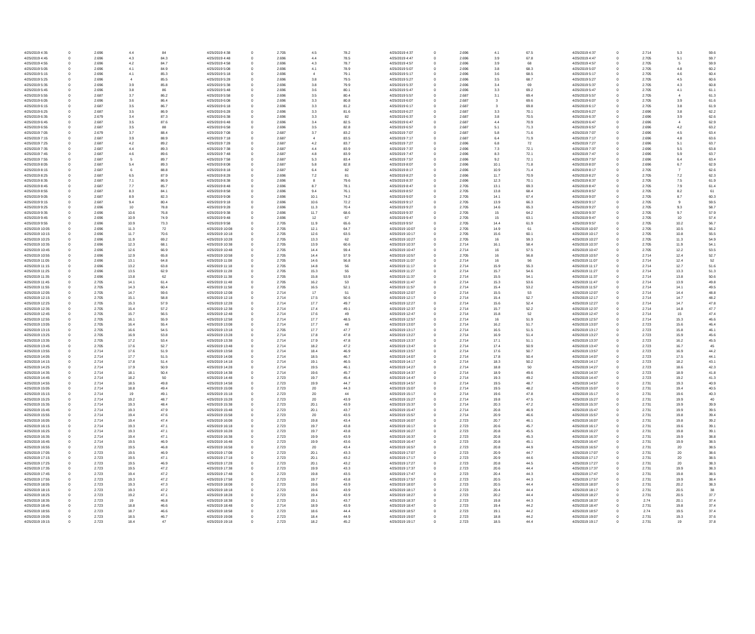| 4/25/2019 4:35 | 0 | 2.696 | 4.4 | 84 | 4/25/2019 4:38 | 0 | 2.705 | 4.5 | 78.2 | 4/25/2019 4:37 | 0 | 2.696 | 4.1 | 67.5 | 4/25/2019 4:37 | 0 | 2.714 | 5.3 | 59.6 |
| 4/25/2019 4:45 | 0 | 2.696 | 4.3 | 84.3 | 4/25/2019 4:48 | 0 | 2.696 | 4.4 | 78.5 | 4/25/2019 4:47 | 0 | 2.696 | 3.9 | 67.8 | 4/25/2019 4:47 | 0 | 2.705 | 5.1 | 59.7 |
| 4/25/2019 4:55 | 0 | 2.696 | 4.2 | 84.7 | 4/25/2019 4:58 | 0 | 2.696 | 4.3 | 78.7 | 4/25/2019 4:57 | 0 | 2.696 | 3.9 | 68 | 4/25/2019 4:57 | 0 | 2.705 | 5 | 59.9 |
| 4/25/2019 5:05 | 0 | 2.696 | 4.1 | 84.9 | 4/25/2019 5:08 | 0 | 2.696 | 4.1 | 78.9 | 4/25/2019 5:07 | 0 | 2.696 | 3.8 | 68.3 | 4/25/2019 5:07 | 0 | 2.705 | 4.8 | 60.2 |
| 4/25/2019 5:15 | 0 | 2.696 | 4.1 | 85.3 | 4/25/2019 5:18 | 0 | 2.696 | 4 | 79.1 | 4/25/2019 5:17 | 0 | 2.696 | 3.6 | 68.5 | 4/25/2019 5:17 | 0 | 2.705 | 4.6 | 60.4 |
| 4/25/2019 5:25 | 0 | 2.696 | 4 | 85.5 | 4/25/2019 5:28 | 0 | 2.696 | 3.8 | 79.5 | 4/25/2019 5:27 | 0 | 2.696 | 3.5 | 68.7 | 4/25/2019 5:27 | 0 | 2.705 | 4.5 | 60.6 |
| 4/25/2019 5:35 | 0 | 2.696 | 3.9 | 85.8 | 4/25/2019 5:38 | 0 | 2.696 | 3.8 | 79.9 | 4/25/2019 5:37 | 0 | 2.696 | 3.4 | 69 | 4/25/2019 5:37 | 0 | 2.705 | 4.3 | 60.8 |
| 4/25/2019 5:45 | 0 | 2.696 | 3.8 | 86 | 4/25/2019 5:48 | 0 | 2.696 | 3.6 | 80.1 | 4/25/2019 5:47 | 0 | 2.696 | 3.3 | 69.2 | 4/25/2019 5:47 | 0 | 2.705 | 4.1 | 61.1 |
| 4/25/2019 5:55 | 0 | 2.687 | 3.7 | 86.2 | 4/25/2019 5:58 | 0 | 2.696 | 3.5 | 80.4 | 4/25/2019 5:57 | 0 | 2.687 | 3.1 | 69.4 | 4/25/2019 5:57 | 0 | 2.705 | 4 | 61.3 |
| 4/25/2019 6:05 | 0 | 2.696 | 3.6 | 86.4 | 4/25/2019 6:08 | 0 | 2.696 | 3.3 | 80.8 | 4/25/2019 6:07 | 0 | 2.687 | 3 | 69.6 | 4/25/2019 6:07 | 0 | 2.705 | 3.9 | 61.6 |
| 4/25/2019 6:15 | 0 | 2.687 | 3.5 | 86.7 | 4/25/2019 6:18 | 0 | 2.696 | 3.3 | 81.2 | 4/25/2019 6:17 | 0 | 2.687 | 3 | 69.8 | 4/25/2019 6:17 | 0 | 2.705 | 3.8 | 61.9 |
| 4/25/2019 6:25 | 0 | 2.687 | 3.5 | 86.9 | 4/25/2019 6:28 | 0 | 2.696 | 3.3 | 81.6 | 4/25/2019 6:27 | 0 | 2.687 | 3.3 | 70.1 | 4/25/2019 6:27 | 0 | 2.696 | 3.8 | 62.2 |
| 4/25/2019 6:35 | 0 | 2.679 | 3.4 | 87.3 | 4/25/2019 6:38 | 0 | 2.696 | 3.3 | 82 | 4/25/2019 6:37 | 0 | 2.687 | 3.8 | 70.5 | 4/25/2019 6:37 | 0 | 2.696 | 3.9 | 62.6 |
| 4/25/2019 6:45 | 0 | 2.687 | 3.5 | 87.6 | 4/25/2019 6:48 | 0 | 2.696 | 3.4 | 82.5 | 4/25/2019 6:47 | 0 | 2.687 | 4.4 | 70.9 | 4/25/2019 6:47 | 0 | 2.696 | 4 | 62.9 |
| 4/25/2019 6:55 | 0 | 2.687 | 3.5 | 88 | 4/25/2019 6:58 | 0 | 2.696 | 3.5 | 82.8 | 4/25/2019 6:57 | 0 | 2.687 | 5.1 | 71.3 | 4/25/2019 6:57 | 0 | 2.696 | 4.2 | 63.2 |
| 4/25/2019 7:05 | 0 | 2.679 | 3.7 | 88.4 | 4/25/2019 7:08 | 0 | 2.687 | 3.7 | 83.2 | 4/25/2019 7:07 | 0 | 2.687 | 5.8 | 71.6 | 4/25/2019 7:07 | 0 | 2.696 | 4.5 | 63.4 |
| 4/25/2019 7:15 | 0 | 2.687 | 3.9 | 88.9 | 4/25/2019 7:18 | 0 | 2.687 | 4 | 83.5 | 4/25/2019 7:17 | 0 | 2.687 | 6.4 | 71.9 | 4/25/2019 7:17 | 0 | 2.696 | 4.8 | 63.6 |
| 4/25/2019 7:25 | 0 | 2.687 | 4.2 | 89.2 | 4/25/2019 7:28 | 0 | 2.687 | 4.2 | 83.7 | 4/25/2019 7:27 | 0 | 2.696 | 6.8 | 72 | 4/25/2019 7:27 | 0 | 2.696 | 5.1 | 63.7 |
| 4/25/2019 7:35 | 0 | 2.687 | 4.4 | 89.3 | 4/25/2019 7:38 | 0 | 2.687 | 4.4 | 83.9 | 4/25/2019 7:37 | 0 | 2.696 | 7.3 | 72.1 | 4/25/2019 7:37 | 0 | 2.696 | 5.5 | 63.8 |
| 4/25/2019 7:45 | 0 | 2.687 | 4.6 | 89.6 | 4/25/2019 7:48 | 0 | 2.687 | 4.8 | 83.9 | 4/25/2019 7:47 | 0 | 2.696 | 8.3 | 72.1 | 4/25/2019 7:47 | 0 | 2.696 | 5.9 | 63.7 |
| 4/25/2019 7:55 | 0 | 2.687 | 5 | 89.7 | 4/25/2019 7:58 | 0 | 2.687 | 5.3 | 83.4 | 4/25/2019 7:57 | 0 | 2.696 | 9.2 | 72.1 | 4/25/2019 7:57 | 0 | 2.696 | 6.4 | 63.4 |
| 4/25/2019 8:05 | 0 | 2.687 | 5.4 | 89.3 | 4/25/2019 8:08 | 0 | 2.687 | 5.8 | 82.8 | 4/25/2019 8:07 | 0 | 2.696 | 10.1 | 71.8 | 4/25/2019 8:07 | 0 | 2.696 | 6.7 | 62.9 |
| 4/25/2019 8:15 | 0 | 2.687 | 6 | 88.8 | 4/25/2019 8:18 | 0 | 2.687 | 6.4 | 82 | 4/25/2019 8:17 | 0 | 2.696 | 10.9 | 71.4 | 4/25/2019 8:17 | 0 | 2.705 | 7 | 62.6 |
| 4/25/2019 8:25 | 0 | 2.687 | 6.5 | 87.9 | 4/25/2019 8:28 | 0 | 2.696 | 7.2 | 81 | 4/25/2019 8:27 | 0 | 2.696 | 11.7 | 70.9 | 4/25/2019 8:27 | 0 | 2.705 | 7.2 | 62.3 |
| 4/25/2019 8:35 | 0 | 2.687 | 7.1 | 86.9 | 4/25/2019 8:38 | 0 | 2.696 | 8 | 79.6 | 4/25/2019 8:37 | 0 | 2.696 | 12.3 | 70.1 | 4/25/2019 8:37 | 0 | 2.705 | 7.5 | 61.9 |
| 4/25/2019 8:45 | 0 | 2.687 | 7.7 | 85.7 | 4/25/2019 8:48 | 0 | 2.696 | 8.7 | 78.1 | 4/25/2019 8:47 | 0 | 2.705 | 13.1 | 69.3 | 4/25/2019 8:47 | 0 | 2.705 | 7.9 | 61.4 |
| 4/25/2019 8:55 | 0 | 2.687 | 8.3 | 84.1 | 4/25/2019 8:58 | 0 | 2.696 | 9.4 | 76.1 | 4/25/2019 8:57 | 0 | 2.705 | 13.8 | 68.4 | 4/25/2019 8:57 | 0 | 2.705 | 8.2 | 61 |
| 4/25/2019 9:05 | 0 | 2.687 | 8.9 | 82.3 | 4/25/2019 9:08 | 0 | 2.696 | 10.1 | 74.2 | 4/25/2019 9:07 | 0 | 2.705 | 14.1 | 67.4 | 4/25/2019 9:07 | 0 | 2.705 | 8.7 | 60.3 |
| 4/25/2019 9:15 | 0 | 2.687 | 9.4 | 80.4 | 4/25/2019 9:18 | 0 | 2.696 | 10.6 | 72.2 | 4/25/2019 9:17 | 0 | 2.705 | 13.9 | 66.3 | 4/25/2019 9:17 | 0 | 2.705 | 9 | 59.5 |
| 4/25/2019 9:25 | 0 | 2.696 | 10 | 78.8 | 4/25/2019 9:28 | 0 | 2.696 | 11.3 | 70.4 | 4/25/2019 9:27 | 0 | 2.705 | 14.6 | 65.3 | 4/25/2019 9:27 | 0 | 2.705 | 9.3 | 58.7 |
| 4/25/2019 9:35 | 0 | 2.696 | 10.6 | 76.8 | 4/25/2019 9:38 | 0 | 2.696 | 11.7 | 68.6 | 4/25/2019 9:37 | 0 | 2.705 | 15 | 64.2 | 4/25/2019 9:37 | 0 | 2.705 | 9.7 | 57.9 |
| 4/25/2019 9:45 | 0 | 2.696 | 10.9 | 74.9 | 4/25/2019 9:48 | 0 | 2.696 | 12 | 67 | 4/25/2019 9:47 | 0 | 2.705 | 15 | 63.1 | 4/25/2019 9:47 | 0 | 2.705 | 10 | 57.4 |
| 4/25/2019 9:55 | 0 | 2.696 | 10.9 | 73.3 | 4/25/2019 9:58 | 0 | 2.705 | 11.9 | 65.6 | 4/25/2019 9:57 | 0 | 2.705 | 14.4 | 61.9 | 4/25/2019 9:57 | 0 | 2.705 | 10.2 | 56.7 |
| 4/25/2019 10:05 | 0 | 2.696 | 11.3 | 72 | 4/25/2019 10:08 | 0 | 2.705 | 12.1 | 64.7 | 4/25/2019 10:07 | 0 | 2.705 | 14.9 | 61 | 4/25/2019 10:07 | 0 | 2.705 | 10.5 | 56.2 |
| 4/25/2019 10:15 | 0 | 2.696 | 11.7 | 70.6 | 4/25/2019 10:18 | 0 | 2.705 | 12.6 | 63.5 | 4/25/2019 10:17 | 0 | 2.705 | 15.6 | 60.1 | 4/25/2019 10:17 | 0 | 2.705 | 10.8 | 55.5 |
| 4/25/2019 10:25 | 0 | 2.696 | 11.9 | 69.2 | 4/25/2019 10:28 | 0 | 2.705 | 13.3 | 62 | 4/25/2019 10:27 | 0 | 2.705 | 16 | 59.3 | 4/25/2019 10:27 | 0 | 2.705 | 11.3 | 54.9 |
| 4/25/2019 10:35 | 0 | 2.696 | 12.3 | 68.1 | 4/25/2019 10:38 | 0 | 2.705 | 13.9 | 60.6 | 4/25/2019 10:37 | 0 | 2.714 | 16.1 | 58.4 | 4/25/2019 10:37 | 0 | 2.705 | 11.9 | 54.1 |
| 4/25/2019 10:45 | 0 | 2.696 | 12.6 | 66.9 | 4/25/2019 10:48 | 0 | 2.705 | 14.4 | 59.4 | 4/25/2019 10:47 | 0 | 2.714 | 16 | 57.5 | 4/25/2019 10:47 | 0 | 2.705 | 12.2 | 53.5 |
| 4/25/2019 10:55 | 0 | 2.696 | 12.9 | 65.8 | 4/25/2019 10:58 | 0 | 2.705 | 14.4 | 57.9 | 4/25/2019 10:57 | 0 | 2.705 | 16 | 56.8 | 4/25/2019 10:57 | 0 | 2.714 | 12.4 | 52.7 |
| 4/25/2019 11:05 | 0 | 2.696 | 13.1 | 64.8 | 4/25/2019 11:08 | 0 | 2.705 | 14.6 | 56.8 | 4/25/2019 11:07 | 0 | 2.714 | 16 | 56 | 4/25/2019 11:07 | 0 | 2.714 | 12.4 | 52 |
| 4/25/2019 11:15 | 0 | 2.696 | 13.2 | 63.8 | 4/25/2019 11:18 | 0 | 2.705 | 14.8 | 56 | 4/25/2019 11:17 | 0 | 2.714 | 15.9 | 55.3 | 4/25/2019 11:17 | 0 | 2.714 | 12.7 | 51.6 |
| 4/25/2019 11:25 | 0 | 2.696 | 13.5 | 62.9 | 4/25/2019 11:28 | 0 | 2.705 | 15.3 | 55 | 4/25/2019 11:27 | 0 | 2.714 | 15.7 | 54.6 | 4/25/2019 11:27 | 0 | 2.714 | 13.3 | 51.3 |
| 4/25/2019 11:35 | 0 | 2.696 | 13.8 | 62 | 4/25/2019 11:38 | 0 | 2.705 | 15.8 | 53.9 | 4/25/2019 11:37 | 0 | 2.714 | 15.5 | 54.1 | 4/25/2019 11:37 | 0 | 2.714 | 13.8 | 50.6 |
| 4/25/2019 11:45 | 0 | 2.705 | 14.1 | 61.4 | 4/25/2019 11:48 | 0 | 2.705 | 16.2 | 53 | 4/25/2019 11:47 | 0 | 2.714 | 15.3 | 53.6 | 4/25/2019 11:47 | 0 | 2.714 | 13.9 | 49.8 |
| 4/25/2019 11:55 | 0 | 2.705 | 14.3 | 60.4 | 4/25/2019 11:58 | 0 | 2.705 | 16.5 | 52.1 | 4/25/2019 11:57 | 0 | 2.714 | 15.4 | 53.2 | 4/25/2019 11:57 | 0 | 2.714 | 14.1 | 49.5 |
| 4/25/2019 12:05 | 0 | 2.705 | 14.7 | 59.6 | 4/25/2019 12:08 | 0 | 2.714 | 17 | 51 | 4/25/2019 12:07 | 0 | 2.714 | 15.5 | 53 | 4/25/2019 12:07 | 0 | 2.714 | 14.4 | 48.8 |
| 4/25/2019 12:15 | 0 | 2.705 | 15.1 | 58.8 | 4/25/2019 12:18 | 0 | 2.714 | 17.5 | 50.6 | 4/25/2019 12:17 | 0 | 2.714 | 15.4 | 52.7 | 4/25/2019 12:17 | 0 | 2.714 | 14.7 | 48.2 |
| 4/25/2019 12:25 | 0 | 2.705 | 15.3 | 57.9 | 4/25/2019 12:28 | 0 | 2.714 | 17.7 | 49.7 | 4/25/2019 12:27 | 0 | 2.714 | 15.6 | 52.4 | 4/25/2019 12:27 | 0 | 2.714 | 14.7 | 47.8 |
| 4/25/2019 12:35 | 0 | 2.705 | 15.4 | 57.2 | 4/25/2019 12:38 | 0 | 2.714 | 17.4 | 49.1 | 4/25/2019 12:37 | 0 | 2.714 | 15.7 | 52.2 | 4/25/2019 12:37 | 0 | 2.714 | 14.8 | 47.7 |
| 4/25/2019 12:45 | 0 | 2.705 | 15.7 | 56.5 | 4/25/2019 12:48 | 0 | 2.714 | 17.6 | 49 | 4/25/2019 12:47 | 0 | 2.714 | 15.8 | 52 | 4/25/2019 12:47 | 0 | 2.714 | 15 | 47.4 |
| 4/25/2019 12:55 | 0 | 2.705 | 16.1 | 55.9 | 4/25/2019 12:58 | 0 | 2.714 | 17.7 | 48.5 | 4/25/2019 12:57 | 0 | 2.714 | 16 | 51.9 | 4/25/2019 12:57 | 0 | 2.714 | 15.3 | 46.6 |
| 4/25/2019 13:05 | 0 | 2.705 | 16.4 | 55.4 | 4/25/2019 13:08 | 0 | 2.714 | 17.7 | 48 | 4/25/2019 13:07 | 0 | 2.714 | 16.2 | 51.7 | 4/25/2019 13:07 | 0 | 2.723 | 15.6 | 46.4 |
| 4/25/2019 13:15 | 0 | 2.705 | 16.6 | 54.5 | 4/25/2019 13:18 | 0 | 2.705 | 17.7 | 47.7 | 4/25/2019 13:17 | 0 | 2.714 | 16.5 | 51.5 | 4/25/2019 13:17 | 0 | 2.723 | 15.8 | 46.1 |
| 4/25/2019 13:25 | 0 | 2.705 | 16.9 | 53.8 | 4/25/2019 13:28 | 0 | 2.714 | 17.8 | 47.8 | 4/25/2019 13:27 | 0 | 2.714 | 16.9 | 51.4 | 4/25/2019 13:27 | 0 | 2.723 | 15.9 | 45.6 |
| 4/25/2019 13:35 | 0 | 2.705 | 17.2 | 53.4 | 4/25/2019 13:38 | 0 | 2.714 | 17.9 | 47.8 | 4/25/2019 13:37 | 0 | 2.714 | 17.1 | 51.1 | 4/25/2019 13:37 | 0 | 2.723 | 16.2 | 45.5 |
| 4/25/2019 13:45 | 0 | 2.705 | 17.6 | 52.7 | 4/25/2019 13:48 | 0 | 2.714 | 18.2 | 47.2 | 4/25/2019 13:47 | 0 | 2.714 | 17.4 | 50.9 | 4/25/2019 13:47 | 0 | 2.723 | 16.7 | 45 |
| 4/25/2019 13:55 | 0 | 2.714 | 17.6 | 51.9 | 4/25/2019 13:58 | 0 | 2.714 | 18.4 | 46.9 | 4/25/2019 13:57 | 0 | 2.714 | 17.6 | 50.7 | 4/25/2019 13:57 | 0 | 2.723 | 16.9 | 44.2 |
| 4/25/2019 14:05 | 0 | 2.714 | 17.7 | 51.5 | 4/25/2019 14:08 | 0 | 2.714 | 18.5 | 46.7 | 4/25/2019 14:07 | 0 | 2.714 | 17.8 | 50.4 | 4/25/2019 14:07 | 0 | 2.723 | 17.5 | 44.1 |
| 4/25/2019 14:15 | 0 | 2.714 | 17.8 | 51.4 | 4/25/2019 14:18 | 0 | 2.714 | 19.1 | 46.5 | 4/25/2019 14:17 | 0 | 2.714 | 18.3 | 50.2 | 4/25/2019 14:17 | 0 | 2.723 | 18.2 | 43.1 |
| 4/25/2019 14:25 | 0 | 2.714 | 17.9 | 50.9 | 4/25/2019 14:28 | 0 | 2.714 | 19.5 | 46.1 | 4/25/2019 14:27 | 0 | 2.714 | 18.8 | 50 | 4/25/2019 14:27 | 0 | 2.723 | 18.6 | 42.3 |
| 4/25/2019 14:35 | 0 | 2.714 | 18.1 | 50.4 | 4/25/2019 14:38 | 0 | 2.714 | 19.6 | 45.7 | 4/25/2019 14:37 | 0 | 2.714 | 18.9 | 49.6 | 4/25/2019 14:37 | 0 | 2.723 | 18.9 | 41.8 |
| 4/25/2019 14:45 | 0 | 2.714 | 18.2 | 50 | 4/25/2019 14:48 | 0 | 2.723 | 19.7 | 45.4 | 4/25/2019 14:47 | 0 | 2.714 | 19.3 | 49.2 | 4/25/2019 14:47 | 0 | 2.723 | 19.2 | 41.3 |
| 4/25/2019 14:55 | 0 | 2.714 | 18.5 | 49.8 | 4/25/2019 14:58 | 0 | 2.723 | 19.9 | 44.7 | 4/25/2019 14:57 | 0 | 2.714 | 19.5 | 48.7 | 4/25/2019 14:57 | 0 | 2.731 | 19.3 | 40.9 |
| 4/25/2019 15:05 | 0 | 2.714 | 18.8 | 49.4 | 4/25/2019 15:08 | 0 | 2.723 | 20 | 44.3 | 4/25/2019 15:07 | 0 | 2.714 | 19.5 | 48.2 | 4/25/2019 15:07 | 0 | 2.731 | 19.4 | 40.5 |
| 4/25/2019 15:15 | 0 | 2.714 | 19 | 49.1 | 4/25/2019 15:18 | 0 | 2.723 | 20 | 44 | 4/25/2019 15:17 | 0 | 2.714 | 19.6 | 47.8 | 4/25/2019 15:17 | 0 | 2.731 | 19.6 | 40.3 |
| 4/25/2019 15:25 | 0 | 2.714 | 19.2 | 48.7 | 4/25/2019 15:28 | 0 | 2.723 | 20 | 43.9 | 4/25/2019 15:27 | 0 | 2.714 | 19.8 | 47.5 | 4/25/2019 15:27 | 0 | 2.731 | 19.9 | 40 |
| 4/25/2019 15:35 | 0 | 2.714 | 19.3 | 48.4 | 4/25/2019 15:38 | 0 | 2.723 | 20.1 | 43.9 | 4/25/2019 15:37 | 0 | 2.714 | 20.3 | 47.2 | 4/25/2019 15:37 | 0 | 2.731 | 19.9 | 39.9 |
| 4/25/2019 15:45 | 0 | 2.714 | 19.3 | 47.9 | 4/25/2019 15:48 | 0 | 2.723 | 20.1 | 43.7 | 4/25/2019 15:47 | 0 | 2.714 | 20.8 | 46.9 | 4/25/2019 15:47 | 0 | 2.731 | 19.9 | 39.5 |
| 4/25/2019 15:55 | 0 | 2.714 | 19.4 | 47.6 | 4/25/2019 15:58 | 0 | 2.723 | 20 | 43.5 | 4/25/2019 15:57 | 0 | 2.714 | 20.9 | 46.6 | 4/25/2019 15:57 | 0 | 2.731 | 19.8 | 39.4 |
| 4/25/2019 16:05 | 0 | 2.714 | 19.4 | 47.4 | 4/25/2019 16:08 | 0 | 2.723 | 19.8 | 43.4 | 4/25/2019 16:07 | 0 | 2.723 | 20.7 | 46.1 | 4/25/2019 16:07 | 0 | 2.731 | 19.8 | 39.2 |
| 4/25/2019 16:15 | 0 | 2.714 | 19.3 | 47.1 | 4/25/2019 16:18 | 0 | 2.723 | 19.7 | 43.8 | 4/25/2019 16:17 | 0 | 2.723 | 20.6 | 45.7 | 4/25/2019 16:17 | 0 | 2.731 | 19.6 | 39.1 |
| 4/25/2019 16:25 | 0 | 2.714 | 19.3 | 47.1 | 4/25/2019 16:28 | 0 | 2.723 | 19.7 | 43.8 | 4/25/2019 16:27 | 0 | 2.723 | 20.8 | 45.5 | 4/25/2019 16:27 | 0 | 2.731 | 19.8 | 39.1 |
| 4/25/2019 16:35 | 0 | 2.714 | 19.4 | 47.1 | 4/25/2019 16:38 | 0 | 2.723 | 19.9 | 43.9 | 4/25/2019 16:37 | 0 | 2.723 | 20.8 | 45.3 | 4/25/2019 16:37 | 0 | 2.731 | 19.9 | 38.8 |
| 4/25/2019 16:45 | 0 | 2.714 | 19.5 | 46.9 | 4/25/2019 16:48 | 0 | 2.723 | 19.9 | 43.6 | 4/25/2019 16:47 | 0 | 2.723 | 20.8 | 45.1 | 4/25/2019 16:47 | 0 | 2.731 | 19.9 | 38.5 |
| 4/25/2019 16:55 | 0 | 2.723 | 19.5 | 46.8 | 4/25/2019 16:58 | 0 | 2.723 | 20 | 43.4 | 4/25/2019 16:57 | 0 | 2.723 | 20.8 | 44.9 | 4/25/2019 16:57 | 0 | 2.731 | 20 | 38.5 |
| 4/25/2019 17:05 | 0 | 2.723 | 19.5 | 46.9 | 4/25/2019 17:08 | 0 | 2.723 | 20.1 | 43.3 | 4/25/2019 17:07 | 0 | 2.723 | 20.9 | 44.7 | 4/25/2019 17:07 | 0 | 2.731 | 20 | 38.6 |
| 4/25/2019 17:15 | 0 | 2.723 | 19.5 | 47.1 | 4/25/2019 17:18 | 0 | 2.723 | 20.1 | 43.2 | 4/25/2019 17:17 | 0 | 2.723 | 20.9 | 44.6 | 4/25/2019 17:17 | 0 | 2.731 | 20 | 38.5 |
| 4/25/2019 17:25 | 0 | 2.723 | 19.5 | 46.9 | 4/25/2019 17:28 | 0 | 2.723 | 20.1 | 43.2 | 4/25/2019 17:27 | 0 | 2.723 | 20.8 | 44.5 | 4/25/2019 17:27 | 0 | 2.731 | 20 | 38.3 |
| 4/25/2019 17:35 | 0 | 2.723 | 19.5 | 47.2 | 4/25/2019 17:38 | 0 | 2.723 | 19.9 | 43.3 | 4/25/2019 17:37 | 0 | 2.723 | 20.6 | 44.4 | 4/25/2019 17:37 | 0 | 2.731 | 19.9 | 38.3 |
| 4/25/2019 17:45 | 0 | 2.723 | 19.4 | 47.2 | 4/25/2019 17:48 | 0 | 2.723 | 19.8 | 43.5 | 4/25/2019 17:47 | 0 | 2.723 | 20.4 | 44.3 | 4/25/2019 17:47 | 0 | 2.731 | 19.8 | 38.5 |
| 4/25/2019 17:55 | 0 | 2.723 | 19.3 | 47.2 | 4/25/2019 17:58 | 0 | 2.723 | 19.7 | 43.8 | 4/25/2019 17:57 | 0 | 2.723 | 20.5 | 44.3 | 4/25/2019 17:57 | 0 | 2.731 | 19.9 | 38.4 |
| 4/25/2019 18:05 | 0 | 2.723 | 19.3 | 47.3 | 4/25/2019 18:08 | 0 | 2.723 | 19.6 | 43.9 | 4/25/2019 18:07 | 0 | 2.723 | 20.5 | 44.4 | 4/25/2019 18:07 | 0 | 2.731 | 20.2 | 38.3 |
| 4/25/2019 18:15 | 0 | 2.723 | 19.3 | 47.2 | 4/25/2019 18:18 | 0 | 2.723 | 19.6 | 43.9 | 4/25/2019 18:17 | 0 | 2.723 | 20.4 | 44.4 | 4/25/2019 18:17 | 0 | 2.731 | 20.5 | 38 |
| 4/25/2019 18:25 | 0 | 2.723 | 19.2 | 47.1 | 4/25/2019 18:28 | 0 | 2.723 | 19.4 | 43.9 | 4/25/2019 18:27 | 0 | 2.723 | 20.2 | 44.4 | 4/25/2019 18:27 | 0 | 2.731 | 20.5 | 37.7 |
| 4/25/2019 18:35 | 0 | 2.723 | 19 | 46.8 | 4/25/2019 18:38 | 0 | 2.723 | 19.1 | 43.7 | 4/25/2019 18:37 | 0 | 2.723 | 19.8 | 44.3 | 4/25/2019 18:37 | 0 | 2.74 | 20.1 | 37.4 |
| 4/25/2019 18:45 | 0 | 2.723 | 18.8 | 46.6 | 4/25/2019 18:48 | 0 | 2.714 | 18.9 | 43.9 | 4/25/2019 18:47 | 0 | 2.723 | 19.4 | 44.2 | 4/25/2019 18:47 | 0 | 2.731 | 19.8 | 37.4 |
| 4/25/2019 18:55 | 0 | 2.723 | 18.7 | 46.6 | 4/25/2019 18:58 | 0 | 2.723 | 18.6 | 44.4 | 4/25/2019 18:57 | 0 | 2.723 | 19.1 | 44.2 | 4/25/2019 18:57 | 0 | 2.74 | 19.5 | 37.4 |
| 4/25/2019 19:05 | 0 | 2.723 | 18.5 | 46.7 | 4/25/2019 19:08 | 0 | 2.723 | 18.4 | 44.9 | 4/25/2019 19:07 | 0 | 2.723 | 18.8 | 44.2 | 4/25/2019 19:07 | 0 | 2.731 | 19.3 | 37.6 |
| 4/25/2019 19:15 | 0 | 2.723 | 18.4 | 47 | 4/25/2019 19:18 | 0 | 2.723 | 18.2 | 45.2 | 4/25/2019 19:17 | 0 | 2.723 | 18.5 | 44.4 | 4/25/2019 19:17 | 0 | 2.731 | 19 | 37.8 |